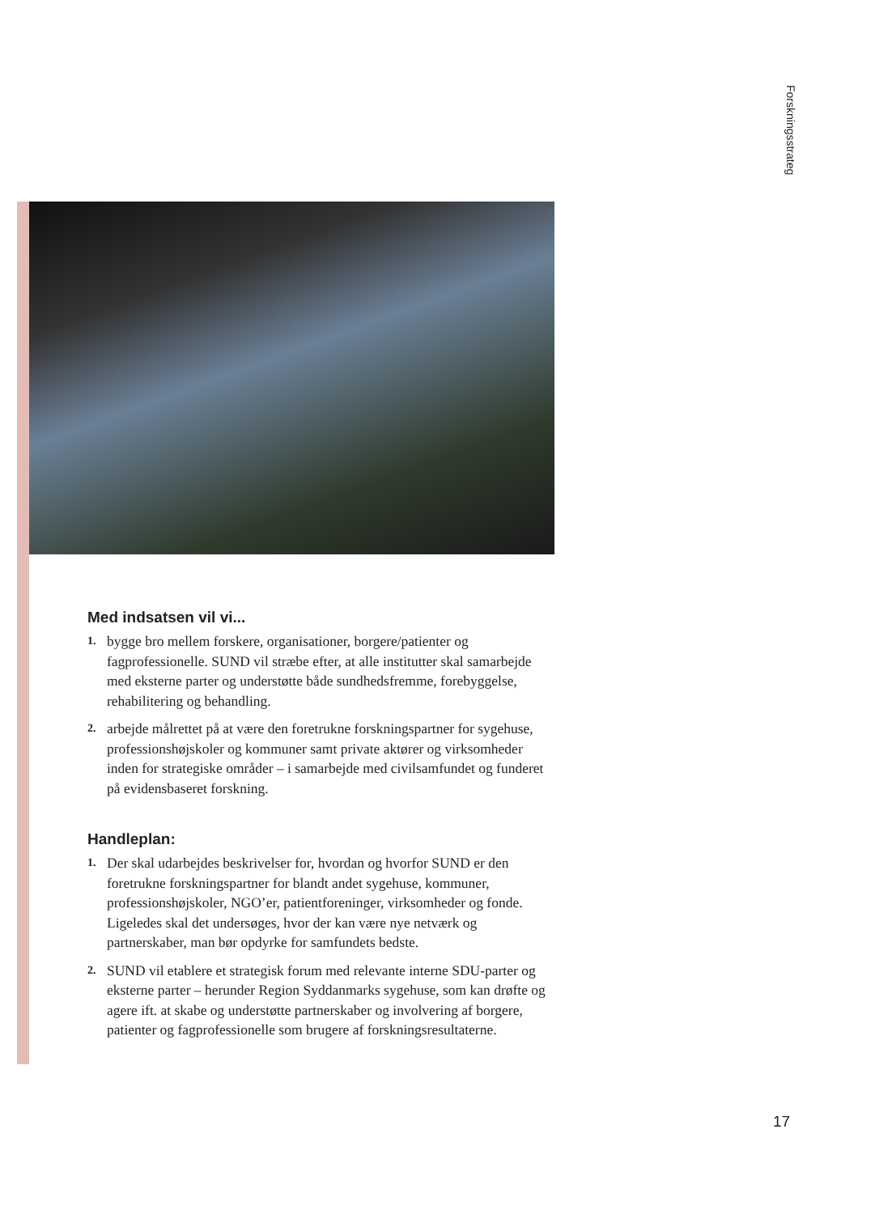Forskningsstrateg
Med indsatsen vil vi...
1. bygge bro mellem forskere, organisationer, borgere/patienter og fagprofessionelle. SUND vil stræbe efter, at alle institutter skal samarbejde med eksterne parter og understøtte både sundhedsfremme, forebyggelse, rehabilitering og behandling.
2. arbejde målrettet på at være den foretrukne forskningspartner for sygehuse, professionshøjskoler og kommuner samt private aktører og virksomheder inden for strategiske områder – i samarbejde med civilsamfundet og funderet på evidensbaseret forskning.
Handleplan:
1. Der skal udarbejdes beskrivelser for, hvordan og hvorfor SUND er den foretrukne forskningspartner for blandt andet sygehuse, kommuner, professionshøjskoler, NGO’er, patientforeninger, virksomheder og fonde. Ligeledes skal det undersøges, hvor der kan være nye netværk og partnerskaber, man bør opdyrke for samfundets bedste.
2. SUND vil etablere et strategisk forum med relevante interne SDU-parter og eksterne parter – herunder Region Syddanmarks sygehuse, som kan drøfte og agere ift. at skabe og understøtte partnerskaber og involvering af borgere, patienter og fagprofessionelle som brugere af forskningsresultaterne.
17